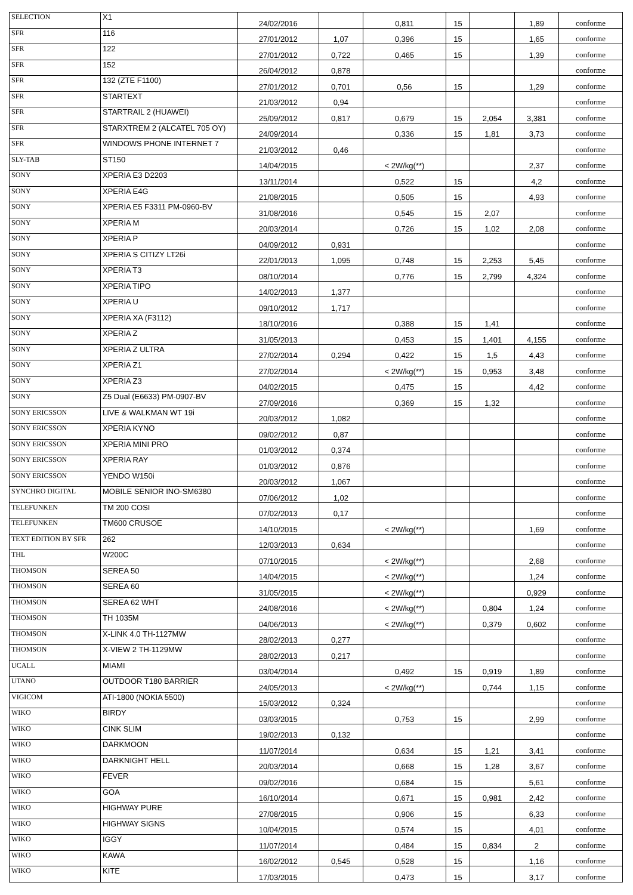| SELECTION | X1 | 24/02/2016 | | 0,811 | 15 | | 1,89 | conforme |
| SFR | 116 | 27/01/2012 | 1,07 | 0,396 | 15 | | 1,65 | conforme |
| SFR | 122 | 27/01/2012 | 0,722 | 0,465 | 15 | | 1,39 | conforme |
| SFR | 152 | 26/04/2012 | 0,878 | | | | | conforme |
| SFR | 132 (ZTE F1100) | 27/01/2012 | 0,701 | 0,56 | 15 | | 1,29 | conforme |
| SFR | STARTEXT | 21/03/2012 | 0,94 | | | | | conforme |
| SFR | STARTRAIL 2 (HUAWEI) | 25/09/2012 | 0,817 | 0,679 | 15 | 2,054 | 3,381 | conforme |
| SFR | STARXTREM 2 (ALCATEL 705 OY) | 24/09/2014 | | 0,336 | 15 | 1,81 | 3,73 | conforme |
| SFR | WINDOWS PHONE INTERNET 7 | 21/03/2012 | 0,46 | | | | | conforme |
| SLY-TAB | ST150 | 14/04/2015 | | < 2W/kg(**) | | | 2,37 | conforme |
| SONY | XPERIA E3 D2203 | 13/11/2014 | | 0,522 | 15 | | 4,2 | conforme |
| SONY | XPERIA E4G | 21/08/2015 | | 0,505 | 15 | | 4,93 | conforme |
| SONY | XPERIA E5 F3311 PM-0960-BV | 31/08/2016 | | 0,545 | 15 | 2,07 | | conforme |
| SONY | XPERIA M | 20/03/2014 | | 0,726 | 15 | 1,02 | 2,08 | conforme |
| SONY | XPERIA P | 04/09/2012 | 0,931 | | | | | conforme |
| SONY | XPERIA S CITIZY LT26i | 22/01/2013 | 1,095 | 0,748 | 15 | 2,253 | 5,45 | conforme |
| SONY | XPERIA T3 | 08/10/2014 | | 0,776 | 15 | 2,799 | 4,324 | conforme |
| SONY | XPERIA TIPO | 14/02/2013 | 1,377 | | | | | conforme |
| SONY | XPERIA U | 09/10/2012 | 1,717 | | | | | conforme |
| SONY | XPERIA XA (F3112) | 18/10/2016 | | 0,388 | 15 | 1,41 | | conforme |
| SONY | XPERIA Z | 31/05/2013 | | 0,453 | 15 | 1,401 | 4,155 | conforme |
| SONY | XPERIA Z ULTRA | 27/02/2014 | 0,294 | 0,422 | 15 | 1,5 | 4,43 | conforme |
| SONY | XPERIA Z1 | 27/02/2014 | | < 2W/kg(**) | 15 | 0,953 | 3,48 | conforme |
| SONY | XPERIA Z3 | 04/02/2015 | | 0,475 | 15 | | 4,42 | conforme |
| SONY | Z5 Dual (E6633) PM-0907-BV | 27/09/2016 | | 0,369 | 15 | 1,32 | | conforme |
| SONY ERICSSON | LIVE & WALKMAN WT 19i | 20/03/2012 | 1,082 | | | | | conforme |
| SONY ERICSSON | XPERIA KYNO | 09/02/2012 | 0,87 | | | | | conforme |
| SONY ERICSSON | XPERIA MINI PRO | 01/03/2012 | 0,374 | | | | | conforme |
| SONY ERICSSON | XPERIA RAY | 01/03/2012 | 0,876 | | | | | conforme |
| SONY ERICSSON | YENDO W150i | 20/03/2012 | 1,067 | | | | | conforme |
| SYNCHRO DIGITAL | MOBILE SENIOR INO-SM6380 | 07/06/2012 | 1,02 | | | | | conforme |
| TELEFUNKEN | TM 200 COSI | 07/02/2013 | 0,17 | | | | | conforme |
| TELEFUNKEN | TM600 CRUSOE | 14/10/2015 | | < 2W/kg(**) | | | 1,69 | conforme |
| TEXT EDITION BY SFR | 262 | 12/03/2013 | 0,634 | | | | | conforme |
| THL | W200C | 07/10/2015 | | < 2W/kg(**) | | | 2,68 | conforme |
| THOMSON | SEREA 50 | 14/04/2015 | | < 2W/kg(**) | | | 1,24 | conforme |
| THOMSON | SEREA 60 | 31/05/2015 | | < 2W/kg(**) | | | 0,929 | conforme |
| THOMSON | SEREA 62 WHT | 24/08/2016 | | < 2W/kg(**) | | 0,804 | 1,24 | conforme |
| THOMSON | TH 1035M | 04/06/2013 | | < 2W/kg(**) | | 0,379 | 0,602 | conforme |
| THOMSON | X-LINK 4.0 TH-1127MW | 28/02/2013 | 0,277 | | | | | conforme |
| THOMSON | X-VIEW 2 TH-1129MW | 28/02/2013 | 0,217 | | | | | conforme |
| UCALL | MIAMI | 03/04/2014 | | 0,492 | 15 | 0,919 | 1,89 | conforme |
| UTANO | OUTDOOR T180 BARRIER | 24/05/2013 | | < 2W/kg(**) | | 0,744 | 1,15 | conforme |
| VIGICOM | ATI-1800 (NOKIA 5500) | 15/03/2012 | 0,324 | | | | | conforme |
| WIKO | BIRDY | 03/03/2015 | | 0,753 | 15 | | 2,99 | conforme |
| WIKO | CINK SLIM | 19/02/2013 | 0,132 | | | | | conforme |
| WIKO | DARKMOON | 11/07/2014 | | 0,634 | 15 | 1,21 | 3,41 | conforme |
| WIKO | DARKNIGHT HELL | 20/03/2014 | | 0,668 | 15 | 1,28 | 3,67 | conforme |
| WIKO | FEVER | 09/02/2016 | | 0,684 | 15 | | 5,61 | conforme |
| WIKO | GOA | 16/10/2014 | | 0,671 | 15 | 0,981 | 2,42 | conforme |
| WIKO | HIGHWAY PURE | 27/08/2015 | | 0,906 | 15 | | 6,33 | conforme |
| WIKO | HIGHWAY SIGNS | 10/04/2015 | | 0,574 | 15 | | 4,01 | conforme |
| WIKO | IGGY | 11/07/2014 | | 0,484 | 15 | 0,834 | 2 | conforme |
| WIKO | KAWA | 16/02/2012 | 0,545 | 0,528 | 15 | | 1,16 | conforme |
| WIKO | KITE | 17/03/2015 | | 0,473 | 15 | | 3,17 | conforme |